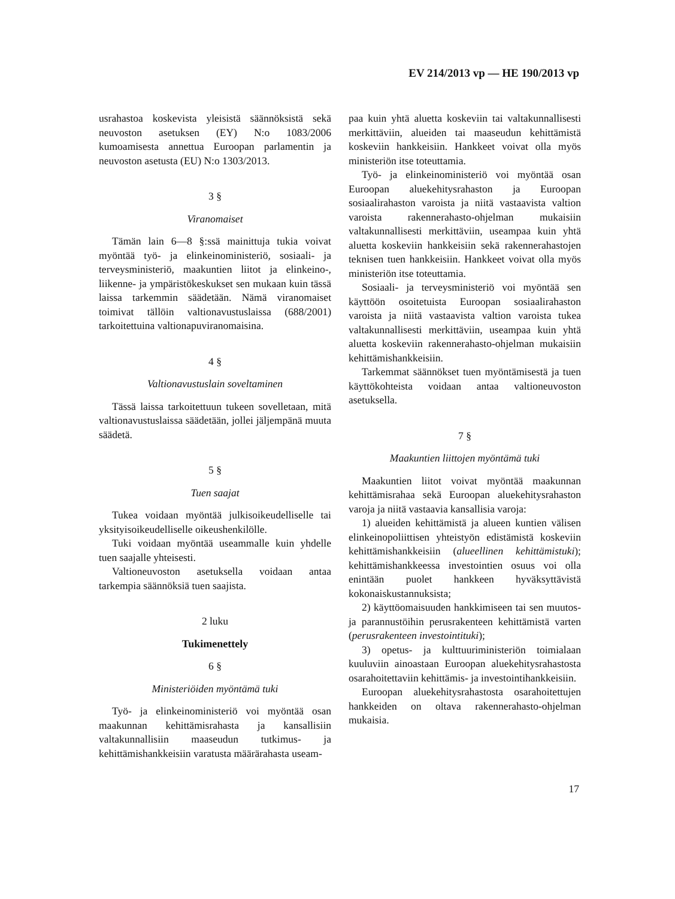EV 214/2013 vp — HE 190/2013 vp
usrahastoa koskevista yleisistä säännöksistä sekä neuvoston asetuksen (EY) N:o 1083/2006 kumoamisesta annettua Euroopan parlamentin ja neuvoston asetusta (EU) N:o 1303/2013.
3 §
Viranomaiset
Tämän lain 6—8 §:ssä mainittuja tukia voivat myöntää työ- ja elinkeinoministeriö, sosiaali- ja terveysministeriö, maakuntien liitot ja elinkeino-, liikenne- ja ympäristökeskukset sen mukaan kuin tässä laissa tarkemmin säädetään. Nämä viranomaiset toimivat tällöin valtionavustuslaissa (688/2001) tarkoitettuina valtionapuviranomaisina.
4 §
Valtionavustuslain soveltaminen
Tässä laissa tarkoitettuun tukeen sovelletaan, mitä valtionavustuslaissa säädetään, jollei jäljempänä muuta säädetä.
5 §
Tuen saajat
Tukea voidaan myöntää julkisoikeudelliselle tai yksityisoikeudelliselle oikeushenkilölle.
Tuki voidaan myöntää useammalle kuin yhdelle tuen saajalle yhteisesti.
Valtioneuvoston asetuksella voidaan antaa tarkempia säännöksiä tuen saajista.
2 luku
Tukimenettely
6 §
Ministeriöiden myöntämä tuki
Työ- ja elinkeinoministeriö voi myöntää osan maakunnan kehittämisrahasta ja kansallisiin valtakunnallisiin maaseudun tutkimus- ja kehittämishankkeisiin varatusta määrärahasta useam-
paa kuin yhtä aluetta koskeviin tai valtakunnallisesti merkittäviin, alueiden tai maaseudun kehittämistä koskeviin hankkeisiin. Hankkeet voivat olla myös ministeriön itse toteuttamia.
Työ- ja elinkeinoministeriö voi myöntää osan Euroopan aluekehitysrahaston ja Euroopan sosiaalirahaston varoista ja niitä vastaavista valtion varoista rakennerahasto-ohjelman mukaisiin valtakunnallisesti merkittäviin, useampaa kuin yhtä aluetta koskeviin hankkeisiin sekä rakennerahastojen teknisen tuen hankkeisiin. Hankkeet voivat olla myös ministeriön itse toteuttamia.
Sosiaali- ja terveysministeriö voi myöntää sen käyttöön osoitetuista Euroopan sosiaalirahaston varoista ja niitä vastaavista valtion varoista tukea valtakunnallisesti merkittäviin, useampaa kuin yhtä aluetta koskeviin rakennerahasto-ohjelman mukaisiin kehittämishankkeisiin.
Tarkemmat säännökset tuen myöntämisestä ja tuen käyttökohteista voidaan antaa valtioneuvoston asetuksella.
7 §
Maakuntien liittojen myöntämä tuki
Maakuntien liitot voivat myöntää maakunnan kehittämisrahaa sekä Euroopan aluekehitysrahaston varoja ja niitä vastaavia kansallisia varoja:
1) alueiden kehittämistä ja alueen kuntien välisen elinkeinopoliittisen yhteistyön edistämistä koskeviin kehittämishankkeisiin (alueellinen kehittämistuki); kehittämishankkeessa investointien osuus voi olla enintään puolet hankkeen hyväksyttävistä kokonaiskustannuksista;
2) käyttöomaisuuden hankkimiseen tai sen muutos- ja parannustöihin perusrakenteen kehittämistä varten (perusrakenteen investointituki);
3) opetus- ja kulttuuriministeriön toimialaan kuuluviin ainoastaan Euroopan aluekehitysrahastosta osarahoitettaviin kehittämis- ja investointihankkeisiin.
Euroopan aluekehitysrahastosta osarahoitettujen hankkeiden on oltava rakennerahasto-ohjelman mukaisia.
17